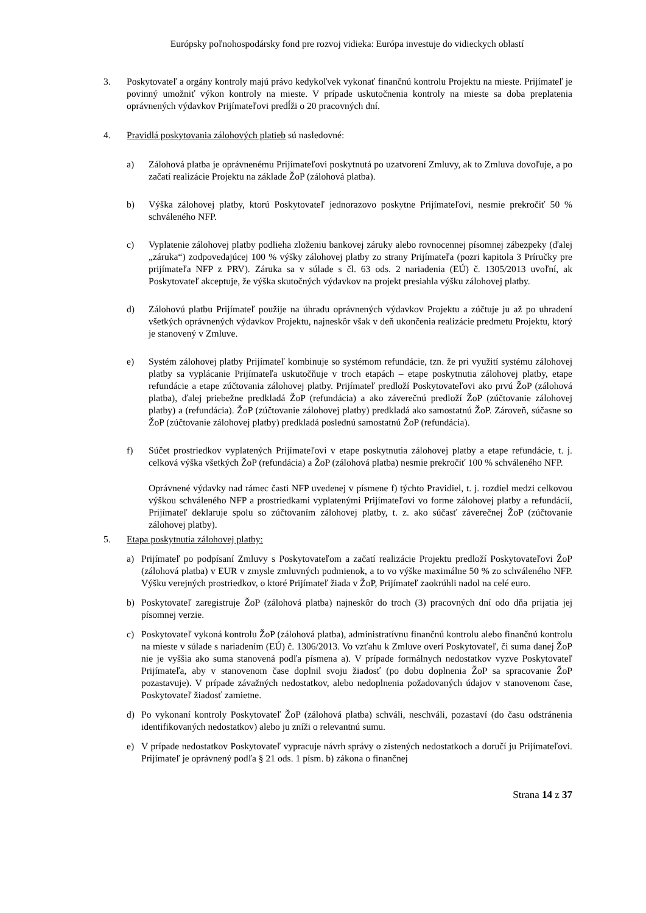Európsky poľnohospodársky fond pre rozvoj vidieka: Európa investuje do vidieckych oblastí
3. Poskytovateľ a orgány kontroly majú právo kedykoľvek vykonať finančnú kontrolu Projektu na mieste. Prijímateľ je povinný umožniť výkon kontroly na mieste. V prípade uskutočnenia kontroly na mieste sa doba preplatenia oprávnených výdavkov Prijímateľovi predĺži o 20 pracovných dní.
4. Pravidlá poskytovania zálohových platieb sú nasledovné:
a) Zálohová platba je oprávnenému Prijímateľovi poskytnutá po uzatvorení Zmluvy, ak to Zmluva dovoľuje, a po začatí realizácie Projektu na základe ŽoP (zálohová platba).
b) Výška zálohovej platby, ktorú Poskytovateľ jednorazovo poskytne Prijímateľovi, nesmie prekročiť 50 % schváleného NFP.
c) Vyplatenie zálohovej platby podlieha zloženiu bankovej záruky alebo rovnocennej písomnej zábezpeky (ďalej „záruka“) zodpovedajúcej 100 % výšky zálohovej platby zo strany Prijímateľa (pozri kapitola 3 Príručky pre prijímateľa NFP z PRV). Záruka sa v súlade s čl. 63 ods. 2 nariadenia (EÚ) č. 1305/2013 uvoľní, ak Poskytovateľ akceptuje, že výška skutočných výdavkov na projekt presiahla výšku zálohovej platby.
d) Zálohovú platbu Prijímateľ použije na úhradu oprávnených výdavkov Projektu a zúčtuje ju až po uhradení všetkých oprávnených výdavkov Projektu, najneskôr však v deň ukončenia realizácie predmetu Projektu, ktorý je stanovený v Zmluve.
e) Systém zálohovej platby Prijímateľ kombinuje so systémom refundácie, tzn. že pri využití systému zálohovej platby sa vyplácanie Prijímateľa uskutočňuje v troch etapách – etape poskytnutia zálohovej platby, etape refundácie a etape zúčtovania zálohovej platby. Prijímateľ predloží Poskytovateľovi ako prvú ŽoP (zálohová platba), ďalej priebežne predkladá ŽoP (refundácia) a ako záverečnú predloží ŽoP (zúčtovanie zálohovej platby) a (refundácia). ŽoP (zúčtovanie zálohovej platby) predkladá ako samostatnú ŽoP. Zároveň, súčasne so ŽoP (zúčtovanie zálohovej platby) predkladá poslednú samostatnú ŽoP (refundácia).
f) Súčet prostriedkov vyplatených Prijímateľovi v etape poskytnutia zálohovej platby a etape refundácie, t. j. celková výška všetkých ŽoP (refundácia) a ŽoP (zálohová platba) nesmie prekročiť 100 % schváleného NFP.
Oprávnené výdavky nad rámec časti NFP uvedenej v písmene f) týchto Pravidiel, t. j. rozdiel medzi celkovou výškou schváleného NFP a prostriedkami vyplatenými Prijímateľovi vo forme zálohovej platby a refundácií, Prijímateľ deklaruje spolu so zúčtovaním zálohovej platby, t. z. ako súčasť záverečnej ŽoP (zúčtovanie zálohovej platby).
5. Etapa poskytnutia zálohovej platby:
a) Prijímateľ po podpísaní Zmluvy s Poskytovateľom a začatí realizácie Projektu predloží Poskytovateľovi ŽoP (zálohová platba) v EUR v zmysle zmluvných podmienok, a to vo výške maximálne 50 % zo schváleného NFP. Výšku verejných prostriedkov, o ktoré Prijímateľ žiada v ŽoP, Prijímateľ zaokrúhli nadol na celé euro.
b) Poskytovateľ zaregistruje ŽoP (zálohová platba) najneskôr do troch (3) pracovných dní odo dňa prijatia jej písomnej verzie.
c) Poskytovateľ vykoná kontrolu ŽoP (zálohová platba), administratívnu finančnú kontrolu alebo finančnú kontrolu na mieste v súlade s nariadením (EÚ) č. 1306/2013. Vo vzťahu k Zmluve overí Poskytovateľ, či suma danej ŽoP nie je vyššia ako suma stanovená podľa písmena a). V prípade formálnych nedostatkov vyzve Poskytovateľ Prijímateľa, aby v stanovenom čase doplnil svoju žiadosť (po dobu doplnenia ŽoP sa spracovanie ŽoP pozastavuje). V prípade závažných nedostatkov, alebo nedoplnenia požadovaných údajov v stanovenom čase, Poskytovateľ žiadosť zamietne.
d) Po vykonaní kontroly Poskytovateľ ŽoP (zálohová platba) schváli, neschváli, pozastaví (do času odstránenia identifikovaných nedostatkov) alebo ju zníži o relevantnú sumu.
e) V prípade nedostatkov Poskytovateľ vypracuje návrh správy o zistených nedostatkoch a doručí ju Prijímateľovi. Prijímateľ je oprávnený podľa § 21 ods. 1 písm. b) zákona o finančnej
Strana 14 z 37